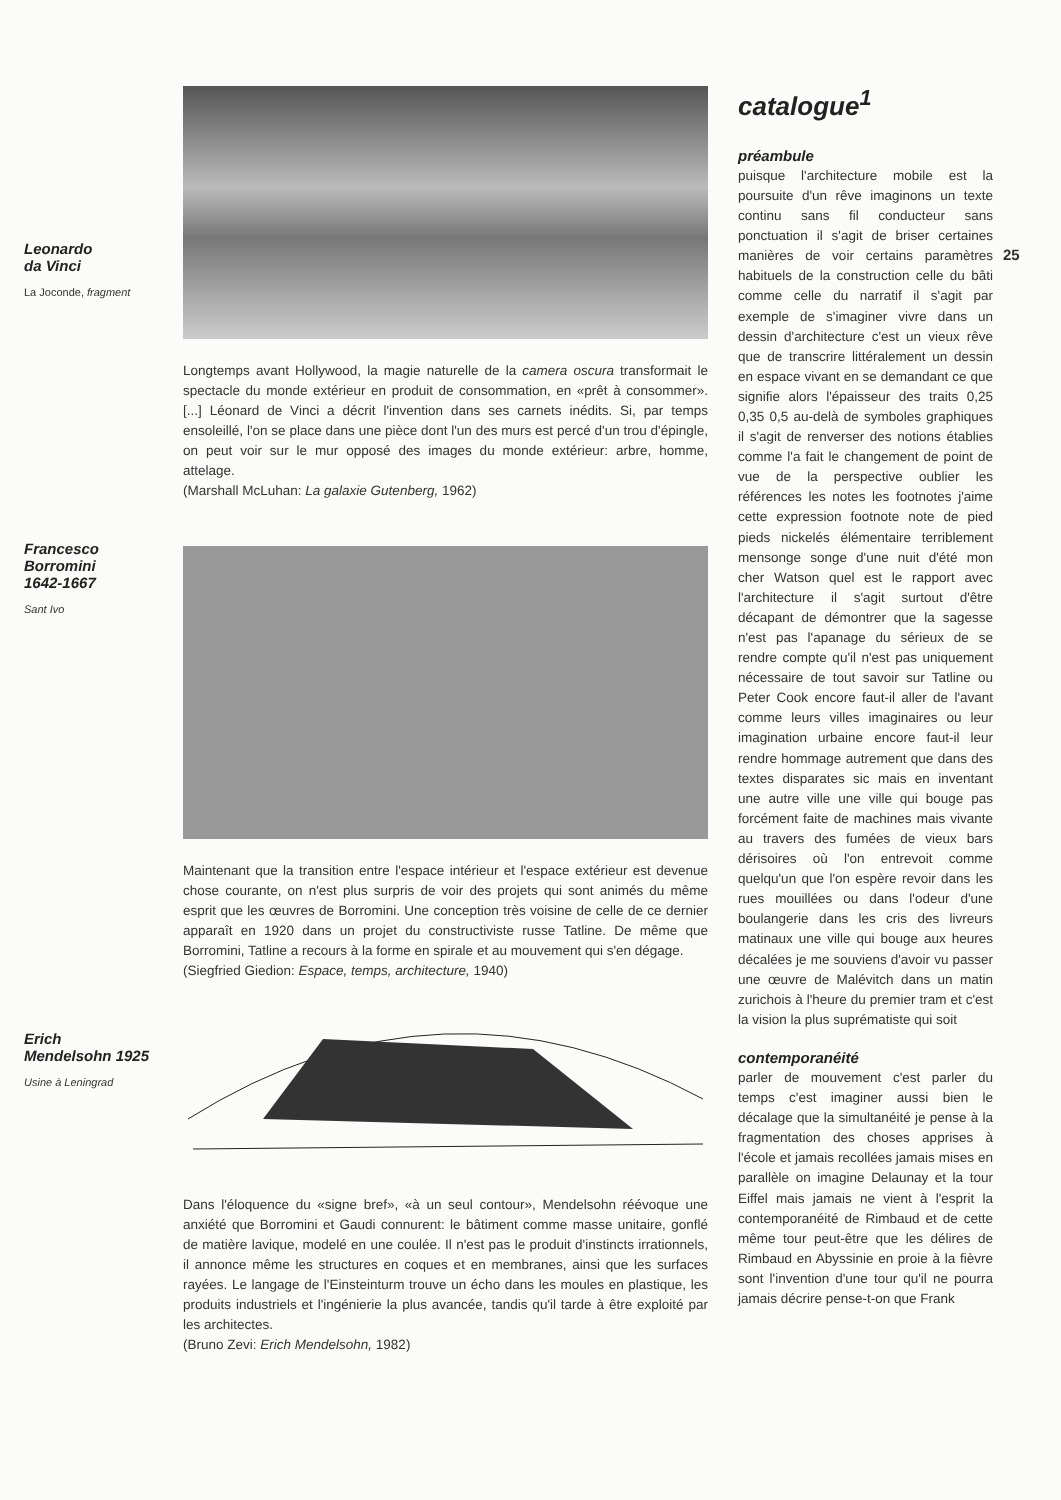Leonardo
da Vinci
La Joconde, fragment
Francesco
Borromini
1642-1667
Sant Ivo
Erich
Mendelsohn 1925
Usine à Leningrad
Longtemps avant Hollywood, la magie naturelle de la camera oscura transformait le spectacle du monde extérieur en produit de consommation, en «prêt à consommer». [...] Léonard de Vinci a décrit l'invention dans ses carnets inédits. Si, par temps ensoleillé, l'on se place dans une pièce dont l'un des murs est percé d'un trou d'épingle, on peut voir sur le mur opposé des images du monde extérieur: arbre, homme, attelage.
(Marshall McLuhan: La galaxie Gutenberg, 1962)
Maintenant que la transition entre l'espace intérieur et l'espace extérieur est devenue chose courante, on n'est plus surpris de voir des projets qui sont animés du même esprit que les œuvres de Borromini. Une conception très voisine de celle de ce dernier apparaît en 1920 dans un projet du constructiviste russe Tatline. De même que Borromini, Tatline a recours à la forme en spirale et au mouvement qui s'en dégage.
(Siegfried Giedion: Espace, temps, architecture, 1940)
Dans l'éloquence du «signe bref», «à un seul contour», Mendelsohn réévoque une anxiété que Borromini et Gaudi connurent: le bâtiment comme masse unitaire, gonflé de matière lavique, modelé en une coulée. Il n'est pas le produit d'instincts irrationnels, il annonce même les structures en coques et en membranes, ainsi que les surfaces rayées. Le langage de l'Einsteinturm trouve un écho dans les moules en plastique, les produits industriels et l'ingénierie la plus avancée, tandis qu'il tarde à être exploité par les architectes.
(Bruno Zevi: Erich Mendelsohn, 1982)
catalogue<sup>1</sup>
préambule
puisque l'architecture mobile est la poursuite d'un rêve imaginons un texte continu sans fil conducteur sans ponctuation il s'agit de briser certaines manières de voir certains paramètres habituels de la construction celle du bâti comme celle du narratif il s'agit par exemple de s'imaginer vivre dans un dessin d'architecture c'est un vieux rêve que de transcrire littéralement un dessin en espace vivant en se demandant ce que signifie alors l'épaisseur des traits 0,25 0,35 0,5 au-delà de symboles graphiques il s'agit de renverser des notions établies comme l'a fait le changement de point de vue de la perspective oublier les références les notes les footnotes j'aime cette expression footnote note de pied pieds nickelés élémentaire terriblement mensonge songe d'une nuit d'été mon cher Watson quel est le rapport avec l'architecture il s'agit surtout d'être décapant de démontrer que la sagesse n'est pas l'apanage du sérieux de se rendre compte qu'il n'est pas uniquement nécessaire de tout savoir sur Tatline ou Peter Cook encore faut-il aller de l'avant comme leurs villes imaginaires ou leur imagination urbaine encore faut-il leur rendre hommage autrement que dans des textes disparates sic mais en inventant une autre ville une ville qui bouge pas forcément faite de machines mais vivante au travers des fumées de vieux bars dérisoires où l'on entrevoit comme quelqu'un que l'on espère revoir dans les rues mouillées ou dans l'odeur d'une boulangerie dans les cris des livreurs matinaux une ville qui bouge aux heures décalées je me souviens d'avoir vu passer une œuvre de Malévitch dans un matin zurichois à l'heure du premier tram et c'est la vision la plus suprématiste qui soit
contemporanéité
parler de mouvement c'est parler du temps c'est imaginer aussi bien le décalage que la simultanéité je pense à la fragmentation des choses apprises à l'école et jamais recollées jamais mises en parallèle on imagine Delaunay et la tour Eiffel mais jamais ne vient à l'esprit la contemporanéité de Rimbaud et de cette même tour peut-être que les délires de Rimbaud en Abyssinie en proie à la fièvre sont l'invention d'une tour qu'il ne pourra jamais décrire pense-t-on que Frank
25